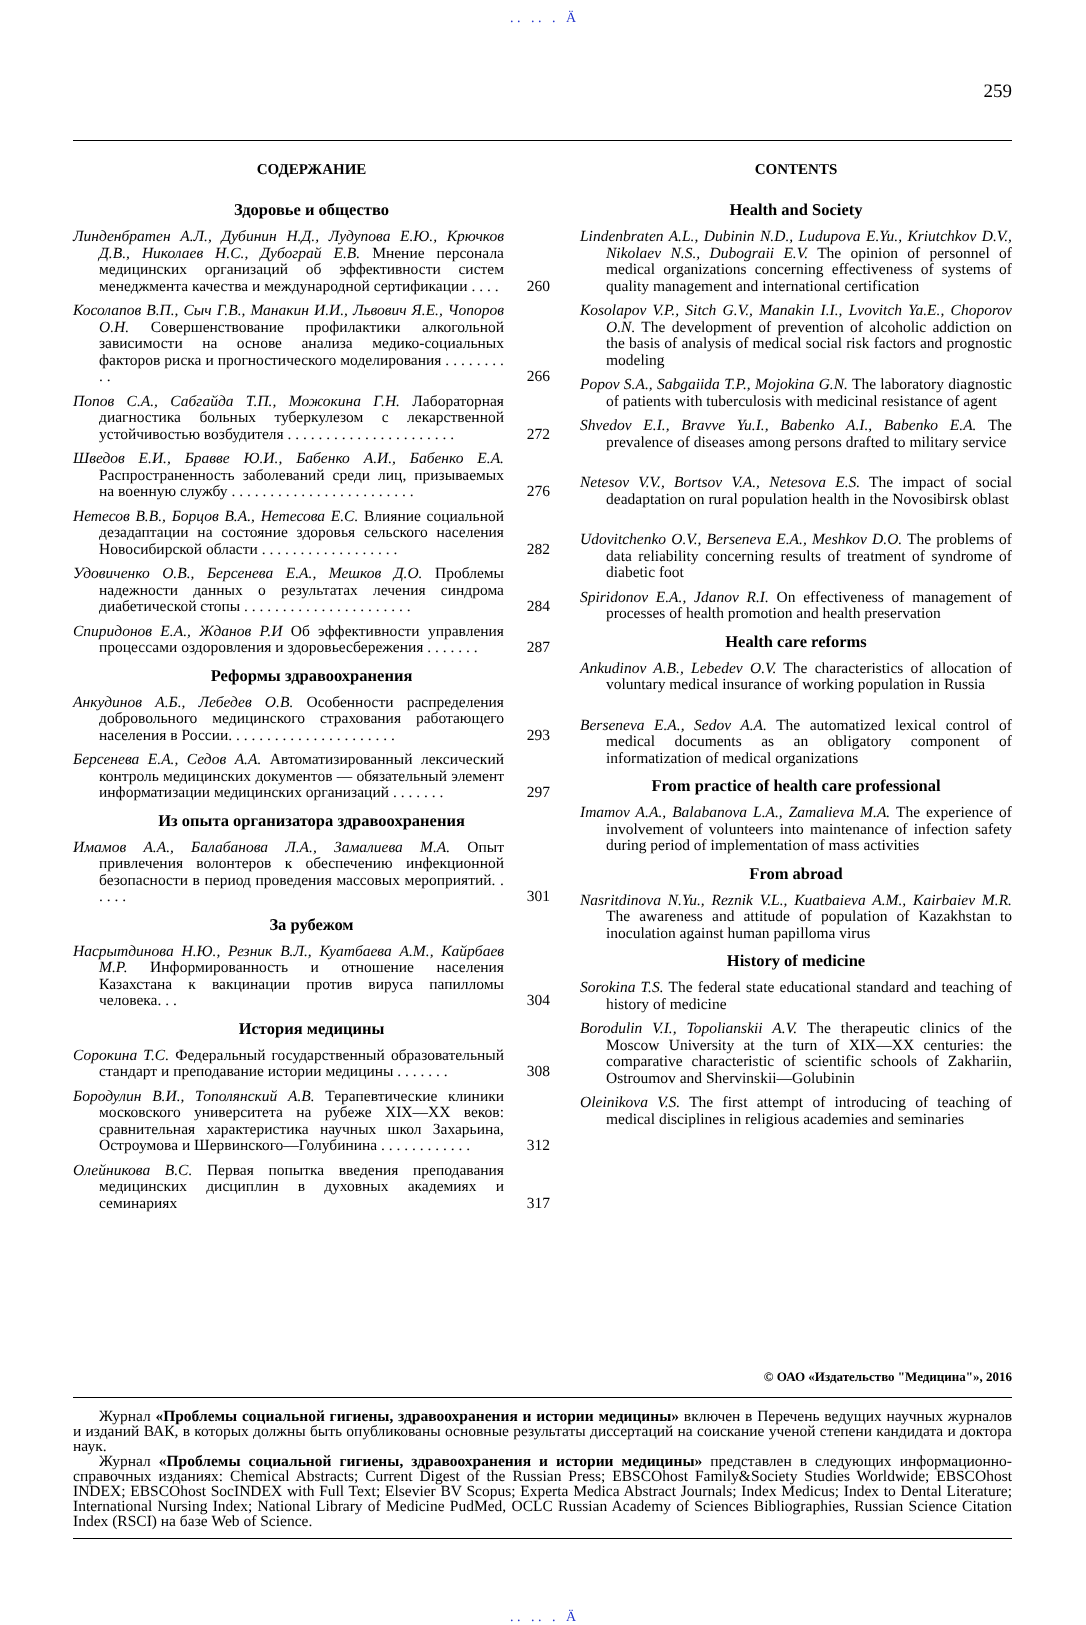. . . . . Ä
259
СОДЕРЖАНИЕ
Здоровье и общество
Линденбратен А.Л., Дубинин Н.Д., Лудупова Е.Ю., Крючков Д.В., Николаев Н.С., Дубограй Е.В. Мнение персонала медицинских организаций об эффективности систем менеджмента качества и международной сертификации . . . .
260
Косолапов В.П., Сыч Г.В., Манакин И.И., Львович Я.Е., Чопоров О.Н. Совершенствование профилактики алкогольной зависимости на основе анализа медико-социальных факторов риска и прогностического моделирования . . . . . . . . . .
266
Попов С.А., Сабгайда Т.П., Можокина Г.Н. Лабораторная диагностика больных туберкулезом с лекарственной устойчивостью возбудителя . . . . . . . . . . . . . . . . . . . . . .
272
Шведов Е.И., Бравве Ю.И., Бабенко А.И., Бабенко Е.А. Распространенность заболеваний среди лиц, призываемых на военную службу . . . . . . . . . . . . . . . . . . . . . . . .
276
Нетесов В.В., Борцов В.А., Нетесова Е.С. Влияние социальной дезадаптации на состояние здоровья сельского населения Новосибирской области . . . . . . . . . . . . . . . . . .
282
Удовиченко О.В., Берсенева Е.А., Мешков Д.О. Проблемы надежности данных о результатах лечения синдрома диабетической стопы . . . . . . . . . . . . . . . . . . . . . .
284
Спиридонов Е.А., Жданов Р.И Об эффективности управления процессами оздоровления и здоровьесбережения . . . . . . .
287
Реформы здравоохранения
Анкудинов А.Б., Лебедев О.В. Особенности распределения добровольного медицинского страхования работающего населения в России. . . . . . . . . . . . . . . . . . . . . .
293
Берсенева Е.А., Седов А.А. Автоматизированный лексический контроль медицинских документов — обязательный элемент информатизации медицинских организаций . . . . . . .
297
Из опыта организатора здравоохранения
Имамов А.А., Балабанова Л.А., Замалиева М.А. Опыт привлечения волонтеров к обеспечению инфекционной безопасности в период проведения массовых мероприятий. . . . . .
301
За рубежом
Насрытдинова Н.Ю., Резник В.Л., Куатбаева А.М., Кайрбаев М.Р. Информированность и отношение населения Казахстана к вакцинации против вируса папилломы человека. . .
304
История медицины
Сорокина Т.С. Федеральный государственный образовательный стандарт и преподавание истории медицины . . . . . . .
308
Бородулин В.И., Тополянский А.В. Терапевтические клиники московского университета на рубеже XIX—XX веков: сравнительная характеристика научных школ Захарьина, Остроумова и Шервинского—Голубинина . . . . . . . . . . . .
312
Олейникова В.С. Первая попытка введения преподавания медицинских дисциплин в духовных академиях и семинариях
317
CONTENTS
Health and Society
Lindenbraten A.L., Dubinin N.D., Ludupova E.Yu., Kriutchkov D.V., Nikolaev N.S., Dubograii E.V. The opinion of personnel of medical organizations concerning effectiveness of systems of quality management and international certification
Kosolapov V.P., Sitch G.V., Manakin I.I., Lvovitch Ya.E., Choporov O.N. The development of prevention of alcoholic addiction on the basis of analysis of medical social risk factors and prognostic modeling
Popov S.A., Sabgaiida T.P., Mojokina G.N. The laboratory diagnostic of patients with tuberculosis with medicinal resistance of agent
Shvedov E.I., Bravve Yu.I., Babenko A.I., Babenko E.A. The prevalence of diseases among persons drafted to military service
Netesov V.V., Bortsov V.A., Netesova E.S. The impact of social deadaptation on rural population health in the Novosibirsk oblast
Udovitchenko O.V., Berseneva E.A., Meshkov D.O. The problems of data reliability concerning results of treatment of syndrome of diabetic foot
Spiridonov E.A., Jdanov R.I. On effectiveness of management of processes of health promotion and health preservation
Health care reforms
Ankudinov A.B., Lebedev O.V. The characteristics of allocation of voluntary medical insurance of working population in Russia
Berseneva E.A., Sedov A.A. The automatized lexical control of medical documents as an obligatory component of informatization of medical organizations
From practice of health care professional
Imamov A.A., Balabanova L.A., Zamalieva M.A. The experience of involvement of volunteers into maintenance of infection safety during period of implementation of mass activities
From abroad
Nasritdinova N.Yu., Reznik V.L., Kuatbaieva A.M., Kairbaiev M.R. The awareness and attitude of population of Kazakhstan to inoculation against human papilloma virus
History of medicine
Sorokina T.S. The federal state educational standard and teaching of history of medicine
Borodulin V.I., Topolianskii A.V. The therapeutic clinics of the Moscow University at the turn of XIX—XX centuries: the comparative characteristic of scientific schools of Zakhariin, Ostroumov and Shervinskii—Golubinin
Oleinikova V.S. The first attempt of introducing of teaching of medical disciplines in religious academies and seminaries
© ОАО «Издательство "Медицина"», 2016
Журнал «Проблемы социальной гигиены, здравоохранения и истории медицины» включен в Перечень ведущих научных журналов и изданий ВАК, в которых должны быть опубликованы основные результаты диссертаций на соискание ученой степени кандидата и доктора наук.
Журнал «Проблемы социальной гигиены, здравоохранения и истории медицины» представлен в следующих информационно-справочных изданиях: Chemical Abstracts; Current Digest of the Russian Press; EBSCOhost Family&Society Studies Worldwide; EBSCOhost INDEX; EBSCOhost SocINDEX with Full Text; Elsevier BV Scopus; Experta Medica Abstract Journals; Index Medicus; Index to Dental Literature; International Nursing Index; National Library of Medicine PudMed, OCLC Russian Academy of Sciences Bibliographies, Russian Science Citation Index (RSCI) на базе Web of Science.
. . . . . Ä